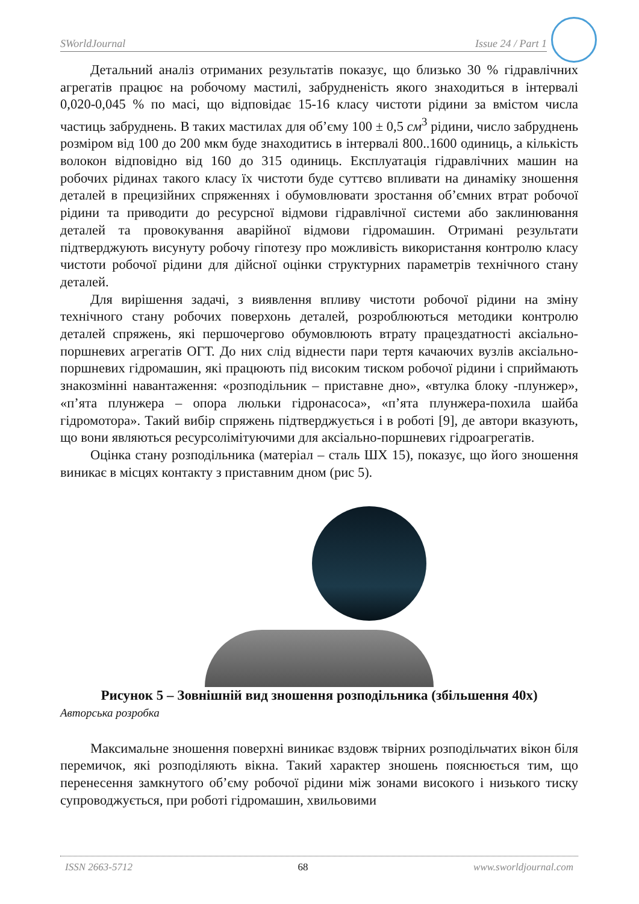SWorldJournal Issue 24 / Part 1
Детальний аналіз отриманих результатів показує, що близько 30 % гідравлічних агрегатів працює на робочому мастилі, забрудненість якого знаходиться в інтервалі 0,020-0,045 % по масі, що відповідає 15-16 класу чистоти рідини за вмістом числа частиць забруднень. В таких мастилах для об’єму 100 ± 0,5 см<sup>3</sup> рідини, число забруднень розміром від 100 до 200 мкм буде знаходитись в інтервалі 800..1600 одиниць, а кількість волокон відповідно від 160 до 315 одиниць. Експлуатація гідравлічних машин на робочих рідинах такого класу їх чистоти буде суттєво впливати на динаміку зношення деталей в прецизійних спряженнях і обумовлювати зростання об’ємних втрат робочої рідини та приводити до ресурсної відмови гідравлічної системи або заклинювання деталей та провокування аварійної відмови гідромашин. Отримані результати підтверджують висунуту робочу гіпотезу про можливість використання контролю класу чистоти робочої рідини для дійсної оцінки структурних параметрів технічного стану деталей.
Для вирішення задачі, з виявлення впливу чистоти робочої рідини на зміну технічного стану робочих поверхонь деталей, розроблюються методики контролю деталей спряжень, які першочергово обумовлюють втрату працездатності аксіально-поршневих агрегатів ОГТ. До них слід віднести пари тертя качаючих вузлів аксіально-поршневих гідромашин, які працюють під високим тиском робочої рідини і сприймають знакозмінні навантаження: «розподільник – приставне дно», «втулка блоку -плунжер», «п’ята плунжера – опора люльки гідронасоса», «п’ята плунжера-похила шайба гідромотора». Такий вибір спряжень підтверджується і в роботі [9], де автори вказують, що вони являються ресурсолімітуючими для аксіально-поршневих гідроагрегатів.
Оцінка стану розподільника (матеріал – сталь ШХ 15), показує, що його зношення виникає в місцях контакту з приставним дном (рис 5).
Рисунок 5 – Зовнішній вид зношення розподільника (збільшення 40х)
Авторська розробка
Максимальне зношення поверхні виникає вздовж твірних розподільчатих вікон біля перемичок, які розподіляють вікна. Такий характер зношень пояснюється тим, що перенесення замкнутого об’єму робочої рідини між зонами високого і низького тиску супроводжується, при роботі гідромашин, хвильовими
ISSN 2663-5712 68 www.sworldjournal.com